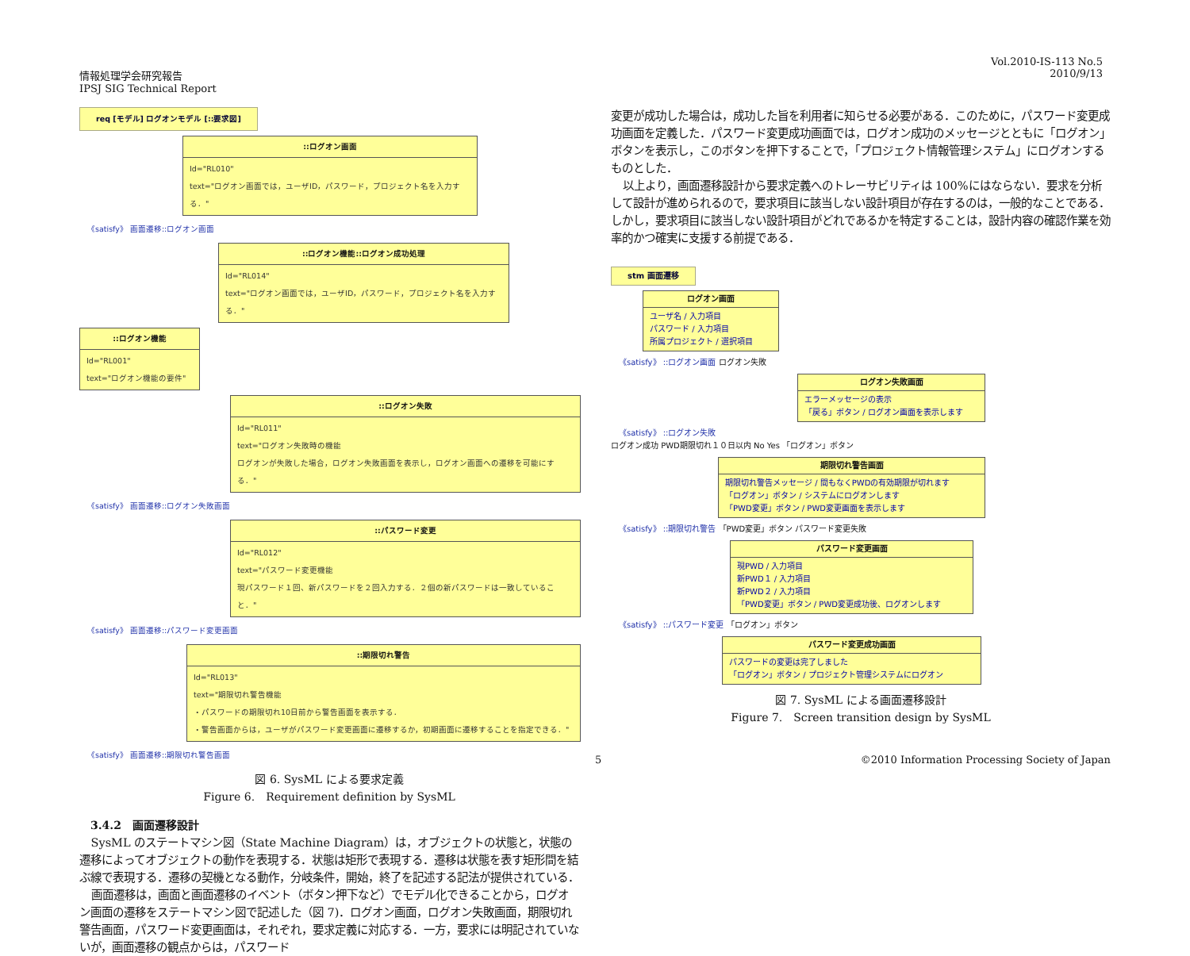Vol.2010-IS-113 No.5
2010/9/13
情報処理学会研究報告
IPSJ SIG Technical Report
req [モデル] ログオンモデル [::要求図]
::ログオン画面
Id="RL010"
text="ログオン画面では，ユーザID，パスワード，プロジェクト名を入力する．"
《satisfy》 画面遷移::ログオン画面
::ログオン機能::ログオン成功処理
Id="RL014"
text="ログオン画面では，ユーザID，パスワード，プロジェクト名を入力する．"
::ログオン機能
Id="RL001"
text="ログオン機能の要件"
::ログオン失敗
Id="RL011"
text="ログオン失敗時の機能
ログオンが失敗した場合，ログオン失敗画面を表示し，ログオン画面への遷移を可能にする．"
《satisfy》 画面遷移::ログオン失敗画面
::パスワード変更
Id="RL012"
text="パスワード変更機能
現パスワード１回、新パスワードを２回入力する．２個の新パスワードは一致していること．"
《satisfy》 画面遷移::パスワード変更画面
::期限切れ警告
Id="RL013"
text="期限切れ警告機能
・パスワードの期限切れ10日前から警告画面を表示する．
・警告画面からは，ユーザがパスワード変更画面に遷移するか，初期画面に遷移することを指定できる．"
《satisfy》 画面遷移::期限切れ警告画面
図 6. SysML による要求定義
Figure 6.　Requirement definition by SysML
3.4.2　画面遷移設計
SysML のステートマシン図（State Machine Diagram）は，オブジェクトの状態と，状態の遷移によってオブジェクトの動作を表現する．状態は矩形で表現する．遷移は状態を表す矩形間を結ぶ線で表現する．遷移の契機となる動作，分岐条件，開始，終了を記述する記法が提供されている．
画面遷移は，画面と画面遷移のイベント（ボタン押下など）でモデル化できることから，ログオン画面の遷移をステートマシン図で記述した（図 7)．ログオン画面，ログオン失敗画面，期限切れ警告画面，パスワード変更画面は，それぞれ，要求定義に対応する．一方，要求には明記されていないが，画面遷移の観点からは，パスワード
変更が成功した場合は，成功した旨を利用者に知らせる必要がある．このために，パスワード変更成功画面を定義した．パスワード変更成功画面では，ログオン成功のメッセージとともに「ログオン」ボタンを表示し，このボタンを押下することで，「プロジェクト情報管理システム」にログオンするものとした．
以上より，画面遷移設計から要求定義へのトレーサビリティは 100%にはならない．要求を分析して設計が進められるので，要求項目に該当しない設計項目が存在するのは，一般的なことである．しかし，要求項目に該当しない設計項目がどれであるかを特定することは，設計内容の確認作業を効率的かつ確実に支援する前提である．
stm 画面遷移
ログオン画面
ユーザ名 / 入力項目
パスワード / 入力項目
所属プロジェクト / 選択項目
《satisfy》 ::ログオン画面 ログオン失敗
ログオン失敗画面
エラーメッセージの表示
「戻る」ボタン / ログオン画面を表示します
《satisfy》 ::ログオン失敗
ログオン成功 PWD期限切れ１０日以内 No Yes 「ログオン」ボタン
期限切れ警告画面
期限切れ警告メッセージ / 間もなくPWDの有効期限が切れます
「ログオン」ボタン / システムにログオンします
「PWD変更」ボタン / PWD変更画面を表示します
《satisfy》 ::期限切れ警告 「PWD変更」ボタン パスワード変更失敗
パスワード変更画面
現PWD / 入力項目
新PWD１ / 入力項目
新PWD２ / 入力項目
「PWD変更」ボタン / PWD変更成功後、ログオンします
《satisfy》 ::パスワード変更 「ログオン」ボタン
パスワード変更成功画面
パスワードの変更は完了しました
「ログオン」ボタン / プロジェクト管理システムにログオン
図 7. SysML による画面遷移設計
Figure 7.　Screen transition design by SysML
5 ©2010 Information Processing Society of Japan